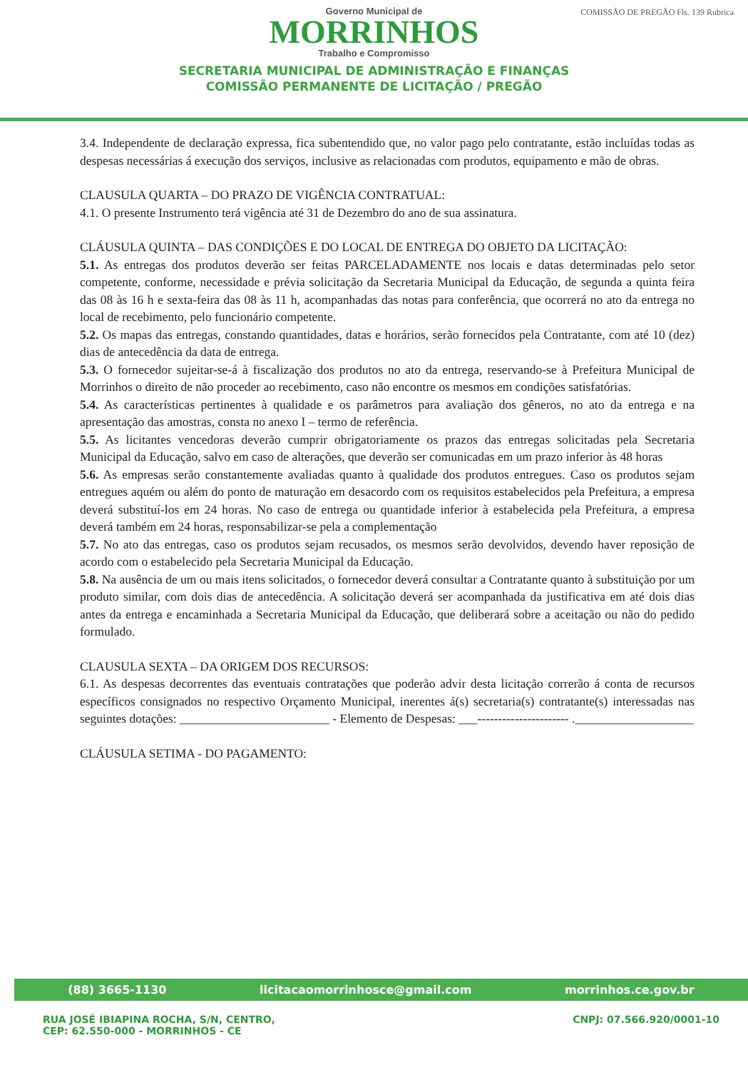Governo Municipal de
MORRINHOS
Trabalho e Compromisso
SECRETARIA MUNICIPAL DE ADMINISTRAÇÃO E FINANÇAS
COMISSÃO PERMANENTE DE LICITAÇÃO / PREGÃO
COMISSÃO DE PREGÃO Fls. 139 Rubrica
3.4. Independente de declaração expressa, fica subentendido que, no valor pago pelo contratante, estão incluídas todas as despesas necessárias á execução dos serviços, inclusive as relacionadas com produtos, equipamento e mão de obras.
CLAUSULA QUARTA – DO PRAZO DE VIGÊNCIA CONTRATUAL:
4.1. O presente Instrumento terá vigência até 31 de Dezembro do ano de sua assinatura.
CLÁUSULA QUINTA – DAS CONDIÇÕES E DO LOCAL DE ENTREGA DO OBJETO DA LICITAÇÃO:
5.1. As entregas dos produtos deverão ser feitas PARCELADAMENTE nos locais e datas determinadas pelo setor competente, conforme, necessidade e prévia solicitação da Secretaria Municipal da Educação, de segunda a quinta feira das 08 às 16 h e sexta-feira das 08 às 11 h, acompanhadas das notas para conferência, que ocorrerá no ato da entrega no local de recebimento, pelo funcionário competente.
5.2. Os mapas das entregas, constando quantidades, datas e horários, serão fornecidos pela Contratante, com até 10 (dez) dias de antecedência da data de entrega.
5.3. O fornecedor sujeitar-se-á à fiscalização dos produtos no ato da entrega, reservando-se à Prefeitura Municipal de Morrinhos o direito de não proceder ao recebimento, caso não encontre os mesmos em condições satisfatórias.
5.4. As características pertinentes à qualidade e os parâmetros para avaliação dos gêneros, no ato da entrega e na apresentação das amostras, consta no anexo I – termo de referência.
5.5. As licitantes vencedoras deverão cumprir obrigatoriamente os prazos das entregas solicitadas pela Secretaria Municipal da Educação, salvo em caso de alterações, que deverão ser comunicadas em um prazo inferior às 48 horas
5.6. As empresas serão constantemente avaliadas quanto à qualidade dos produtos entregues. Caso os produtos sejam entregues aquém ou além do ponto de maturação em desacordo com os requisitos estabelecidos pela Prefeitura, a empresa deverá substituí-los em 24 horas. No caso de entrega ou quantidade inferior à estabelecida pela Prefeitura, a empresa deverá também em 24 horas, responsabilizar-se pela a complementação
5.7. No ato das entregas, caso os produtos sejam recusados, os mesmos serão devolvidos, devendo haver reposição de acordo com o estabelecido pela Secretaria Municipal da Educação.
5.8. Na ausência de um ou mais itens solicitados, o fornecedor deverá consultar a Contratante quanto à substituição por um produto similar, com dois dias de antecedência. A solicitação deverá ser acompanhada da justificativa em até dois dias antes da entrega e encaminhada a Secretaria Municipal da Educação, que deliberará sobre a aceitação ou não do pedido formulado.
CLAUSULA SEXTA – DA ORIGEM DOS RECURSOS:
6.1. As despesas decorrentes das eventuais contratações que poderão advir desta licitação correrão á conta de recursos específicos consignados no respectivo Orçamento Municipal, inerentes á(s) secretaria(s) contratante(s) interessadas nas seguintes dotações: ________________________ - Elemento de Despesas: ___---------------------- .___________________
CLÁUSULA SETIMA - DO PAGAMENTO:
(88) 3665-1130 licitacaomorrinhosce@gmail.com morrinhos.ce.gov.br
RUA JOSÉ IBIAPINA ROCHA, S/N, CENTRO,
CEP: 62.550-000 - MORRINHOS - CE CNPJ: 07.566.920/0001-10